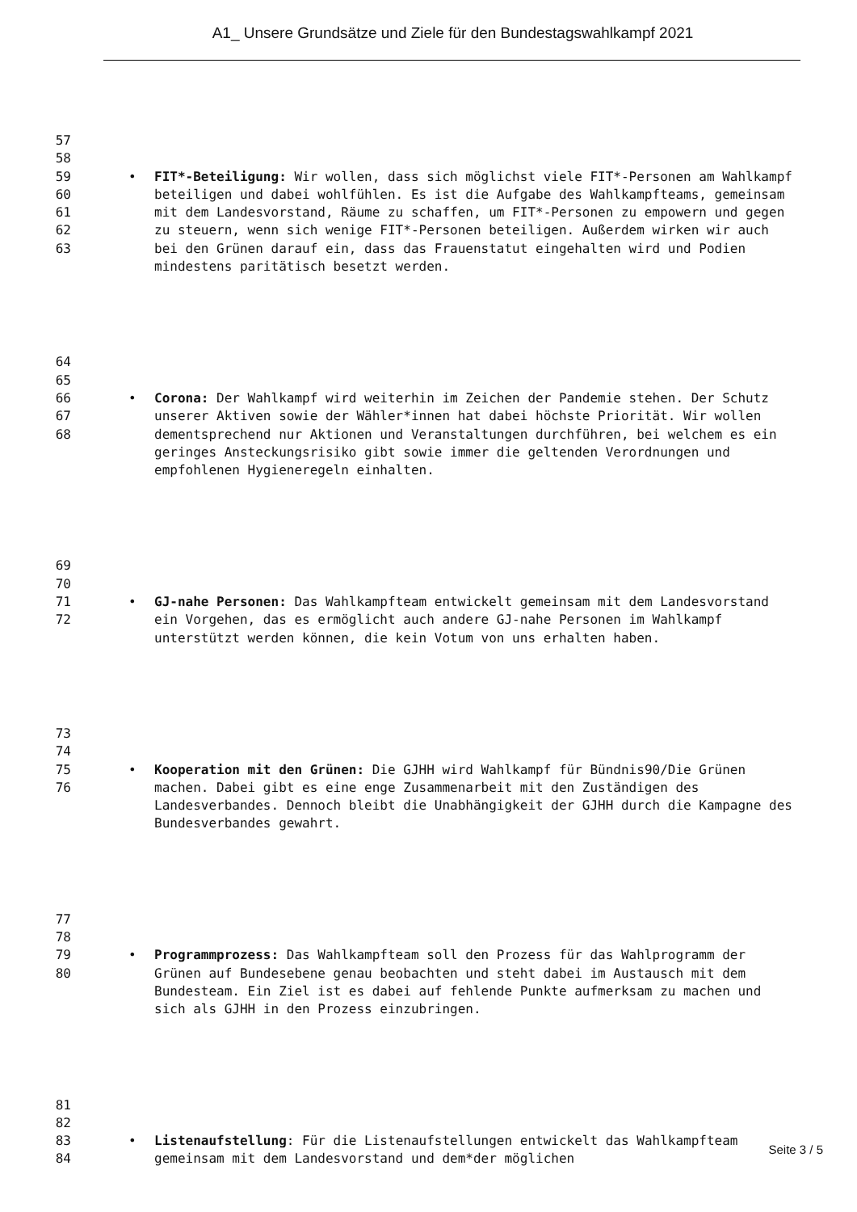A1_ Unsere Grundsätze und Ziele für den Bundestagswahlkampf 2021
57
58
59
60
61
62
63
FIT*-Beteiligung: Wir wollen, dass sich möglichst viele FIT*-Personen am Wahlkampf beteiligen und dabei wohlfühlen. Es ist die Aufgabe des Wahlkampfteams, gemeinsam mit dem Landesvorstand, Räume zu schaffen, um FIT*-Personen zu empowern und gegen zu steuern, wenn sich wenige FIT*-Personen beteiligen. Außerdem wirken wir auch bei den Grünen darauf ein, dass das Frauenstatut eingehalten wird und Podien mindestens paritätisch besetzt werden.
64
65
66
67
68
Corona: Der Wahlkampf wird weiterhin im Zeichen der Pandemie stehen. Der Schutz unserer Aktiven sowie der Wähler*innen hat dabei höchste Priorität. Wir wollen dementsprechend nur Aktionen und Veranstaltungen durchführen, bei welchem es ein geringes Ansteckungsrisiko gibt sowie immer die geltenden Verordnungen und empfohlenen Hygieneregeln einhalten.
69
70
71
72
GJ-nahe Personen: Das Wahlkampfteam entwickelt gemeinsam mit dem Landesvorstand ein Vorgehen, das es ermöglicht auch andere GJ-nahe Personen im Wahlkampf unterstützt werden können, die kein Votum von uns erhalten haben.
73
74
75
76
Kooperation mit den Grünen: Die GJHH wird Wahlkampf für Bündnis90/Die Grünen machen. Dabei gibt es eine enge Zusammenarbeit mit den Zuständigen des Landesverbandes. Dennoch bleibt die Unabhängigkeit der GJHH durch die Kampagne des Bundesverbandes gewahrt.
77
78
79
80
Programmprozess: Das Wahlkampfteam soll den Prozess für das Wahlprogramm der Grünen auf Bundesebene genau beobachten und steht dabei im Austausch mit dem Bundesteam. Ein Ziel ist es dabei auf fehlende Punkte aufmerksam zu machen und sich als GJHH in den Prozess einzubringen.
81
82
83
84
Listenaufstellung: Für die Listenaufstellungen entwickelt das Wahlkampfteam gemeinsam mit dem Landesvorstand und dem*der möglichen
Seite 3 / 5